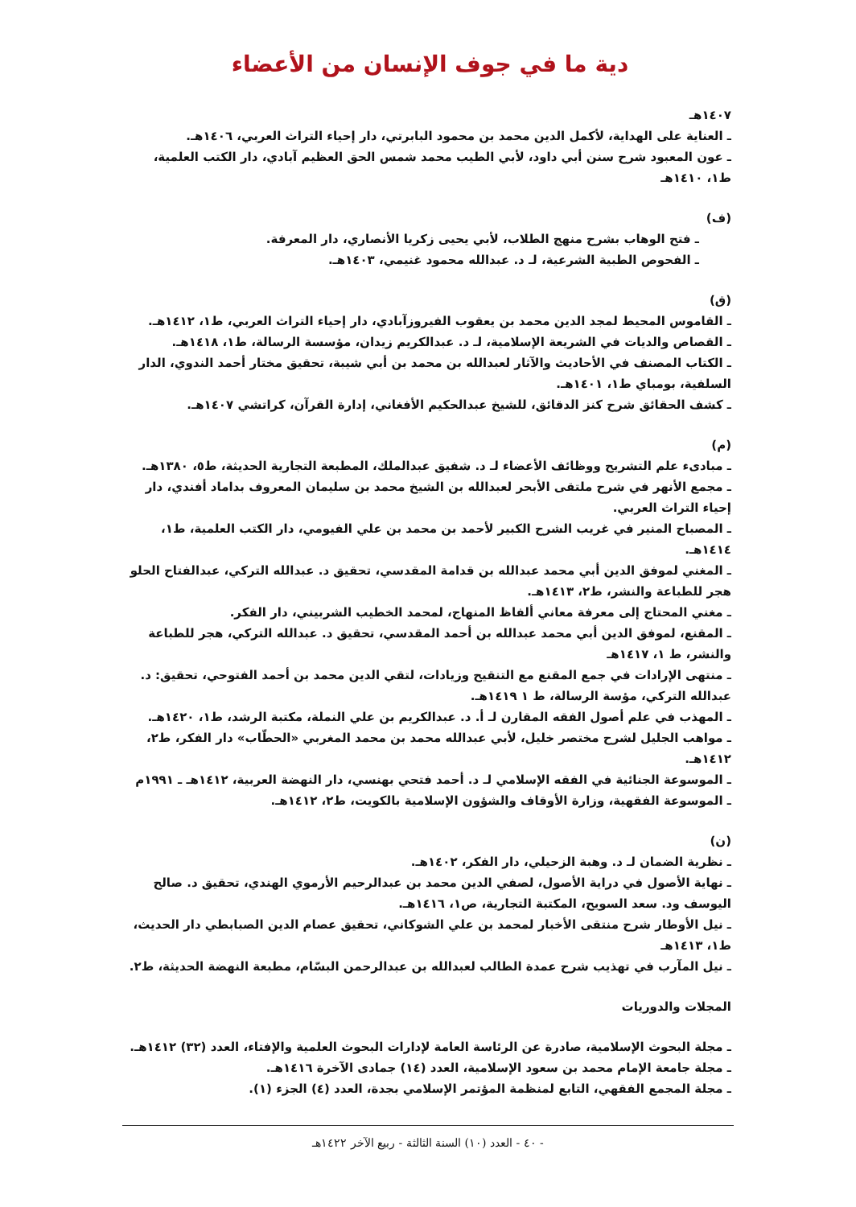دية ما في جوف الإنسان من الأعضاء
١٤٠٧هـ
ـ العناية على الهداية، لأكمل الدين محمد بن محمود البابرتي، دار إحياء التراث العربي، ١٤٠٦هـ.
ـ عون المعبود شرح سنن أبي داود، لأبي الطيب محمد شمس الحق العظيم آبادي، دار الكتب العلمية، ط١، ١٤١٠هـ
(ف)
ـ فتح الوهاب بشرح منهج الطلاب، لأبي يحيى زكريا الأنصاري، دار المعرفة.
ـ الفحوص الطبية الشرعية، لـ د. عبدالله محمود غنيمي، ١٤٠٣هـ.
(ق)
ـ القاموس المحيط لمجد الدين محمد بن يعقوب الفيروزآبادي، دار إحياء التراث العربي، ط١، ١٤١٢هـ.
ـ القصاص والديات في الشريعة الإسلامية، لـ د. عبدالكريم زيدان، مؤسسة الرسالة، ط١، ١٤١٨هـ.
ـ الكتاب المصنف في الأحاديث والآثار لعبدالله بن محمد بن أبي شيبة، تحقيق مختار أحمد الندوي، الدار السلفية، بومباي ط١، ١٤٠١هـ.
ـ كشف الحقائق شرح كنز الدقائق، للشيخ عبدالحكيم الأفغاني، إدارة القرآن، كراتشي ١٤٠٧هـ.
(م)
ـ مبادىء علم التشريح ووظائف الأعضاء لـ د. شفيق عبدالملك، المطبعة التجارية الحديثة، ط٥، ١٣٨٠هـ.
ـ مجمع الأنهر في شرح ملتقى الأبحر لعبدالله بن الشيخ محمد بن سليمان المعروف بداماد أفندي، دار إحياء التراث العربي.
ـ المصباح المنير في غريب الشرح الكبير لأحمد بن محمد بن علي الفيومي، دار الكتب العلمية، ط١، ١٤١٤هـ.
ـ المغني لموفق الدين أبي محمد عبدالله بن قدامة المقدسي، تحقيق د. عبدالله التركي، عبدالفتاح الحلو هجر للطباعة والنشر، ط٢، ١٤١٣هـ.
ـ مغني المحتاج إلى معرفة معاني ألفاظ المنهاج، لمحمد الخطيب الشربيني، دار الفكر.
ـ المقنع، لموفق الدين أبي محمد عبدالله بن أحمد المقدسي، تحقيق د. عبدالله التركي، هجر للطباعة والنشر، ط ١، ١٤١٧هـ
ـ منتهى الإرادات في جمع المقنع مع التنقيح وزيادات، لتقي الدين محمد بن أحمد الفتوحي، تحقيق: د. عبدالله التركي، مؤسة الرسالة، ط ١ ١٤١٩هـ.
ـ المهذب في علم أصول الفقه المقارن لـ أ. د. عبدالكريم بن علي النملة، مكتبة الرشد، ط١، ١٤٢٠هـ.
ـ مواهب الجليل لشرح مختصر خليل، لأبي عبدالله محمد بن محمد المغربي «الحطّاب» دار الفكر، ط٢، ١٤١٢هـ.
ـ الموسوعة الجنائية في الفقه الإسلامي لـ د. أحمد فتحي بهنسي، دار النهضة العربية، ١٤١٢هـ ـ ١٩٩١م
ـ الموسوعة الفقهية، وزارة الأوقاف والشؤون الإسلامية بالكويت، ط٢، ١٤١٢هـ.
(ن)
ـ نظرية الضمان لـ د. وهبة الزحيلي، دار الفكر، ١٤٠٢هـ.
ـ نهاية الأصول في دراية الأصول، لصفي الدين محمد بن عبدالرحيم الأرموي الهندي، تحقيق د. صالح اليوسف ود. سعد السويح، المكتبة التجارية، ص١، ١٤١٦هـ.
ـ نيل الأوطار شرح منتقى الأخبار لمحمد بن علي الشوكاني، تحقيق عصام الدين الصبابطي دار الحديث، ط١، ١٤١٣هـ
ـ نيل المآرب في تهذيب شرح عمدة الطالب لعبدالله بن عبدالرحمن البسّام، مطبعة النهضة الحديثة، ط٢.
المجلات والدوريات
ـ مجلة البحوث الإسلامية، صادرة عن الرئاسة العامة لإدارات البحوث العلمية والإفتاء، العدد (٣٢) ١٤١٢هـ.
ـ مجلة جامعة الإمام محمد بن سعود الإسلامية، العدد (١٤) جمادى الآخرة ١٤١٦هـ.
ـ مجلة المجمع الفقهي، التابع لمنظمة المؤتمر الإسلامي بجدة، العدد (٤) الجزء (١).
- ٤٠ - العدد (١٠) السنة الثالثة - ربيع الآخر ١٤٢٢هـ